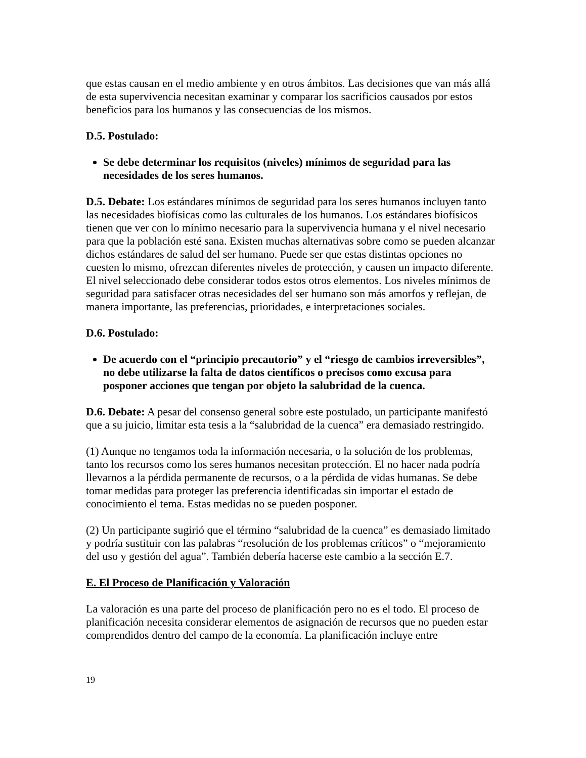que estas causan en el medio ambiente y en otros ámbitos. Las decisiones que van más allá de esta supervivencia necesitan examinar y comparar los sacrificios causados por estos beneficios para los humanos y las consecuencias de los mismos.
D.5. Postulado:
Se debe determinar los requisitos (niveles) mínimos de seguridad para las necesidades de los seres humanos.
D.5. Debate: Los estándares mínimos de seguridad para los seres humanos incluyen tanto las necesidades biofísicas como las culturales de los humanos. Los estándares biofísicos tienen que ver con lo mínimo necesario para la supervivencia humana y el nivel necesario para que la población esté sana. Existen muchas alternativas sobre como se pueden alcanzar dichos estándares de salud del ser humano. Puede ser que estas distintas opciones no cuesten lo mismo, ofrezcan diferentes niveles de protección, y causen un impacto diferente. El nivel seleccionado debe considerar todos estos otros elementos. Los niveles mínimos de seguridad para satisfacer otras necesidades del ser humano son más amorfos y reflejan, de manera importante, las preferencias, prioridades, e interpretaciones sociales.
D.6. Postulado:
De acuerdo con el “principio precautorio” y el “riesgo de cambios irreversibles”, no debe utilizarse la falta de datos científicos o precisos como excusa para posponer acciones que tengan por objeto la salubridad de la cuenca.
D.6. Debate: A pesar del consenso general sobre este postulado, un participante manifestó que a su juicio, limitar esta tesis a la “salubridad de la cuenca” era demasiado restringido.
(1) Aunque no tengamos toda la información necesaria, o la solución de los problemas, tanto los recursos como los seres humanos necesitan protección. El no hacer nada podría llevarnos a la pérdida permanente de recursos, o a la pérdida de vidas humanas. Se debe tomar medidas para proteger las preferencia identificadas sin importar el estado de conocimiento el tema. Estas medidas no se pueden posponer.
(2) Un participante sugirió que el término “salubridad de la cuenca” es demasiado limitado y podría sustituir con las palabras “resolución de los problemas críticos” o “mejoramiento del uso y gestión del agua”. También debería hacerse este cambio a la sección E.7.
E. El Proceso de Planificación y Valoración
La valoración es una parte del proceso de planificación pero no es el todo. El proceso de planificación necesita considerar elementos de asignación de recursos que no pueden estar comprendidos dentro del campo de la economía. La planificación incluye entre
19